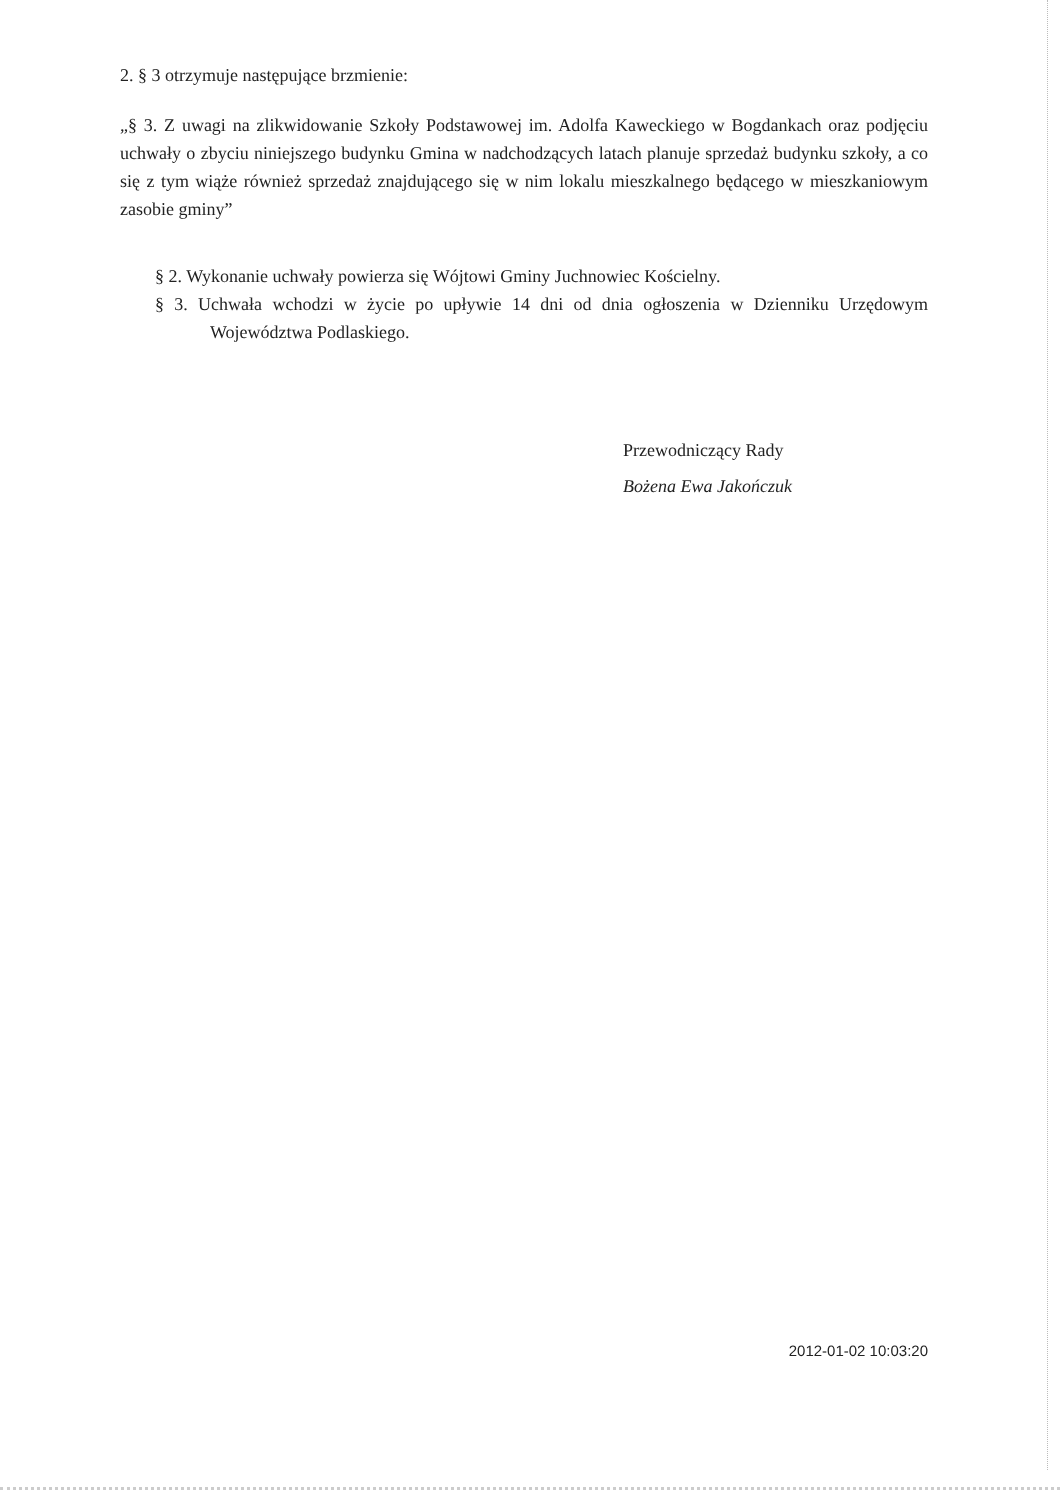2. § 3 otrzymuje następujące brzmienie:
„§ 3. Z uwagi na zlikwidowanie Szkoły Podstawowej im. Adolfa Kaweckiego w Bogdankach oraz podjęciu uchwały o zbyciu niniejszego budynku Gmina w nadchodzących latach planuje sprzedaż budynku szkoły, a co się z tym wiąże również sprzedaż znajdującego się w nim lokalu mieszkalnego będącego w mieszkaniowym zasobie gminy”
§ 2. Wykonanie uchwały powierza się Wójtowi Gminy Juchnowiec Kościelny.
§ 3. Uchwała wchodzi w życie po upływie 14 dni od dnia ogłoszenia w Dzienniku Urzędowym Województwa Podlaskiego.
Przewodniczący Rady
Bożena Ewa Jakończuk
2012-01-02 10:03:20